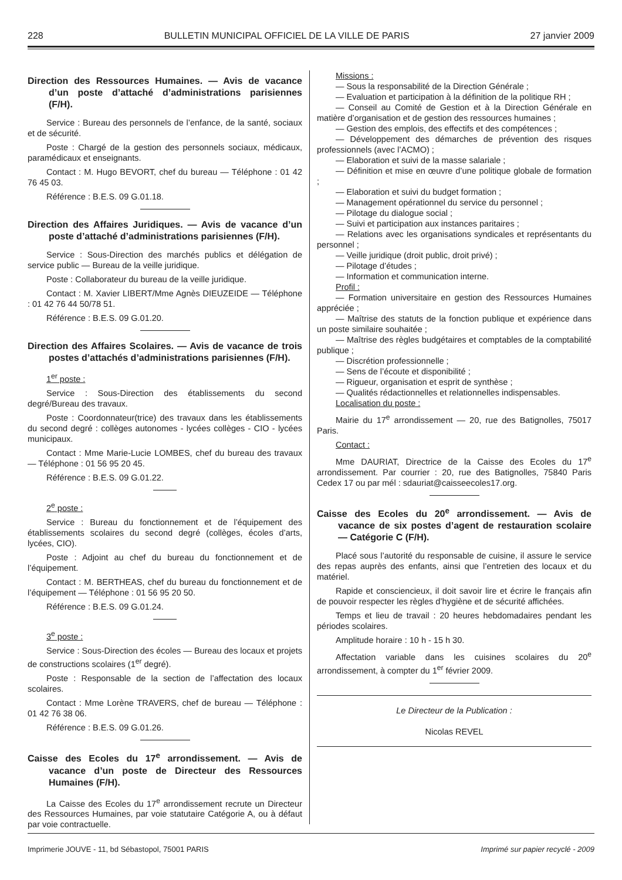228 BULLETIN MUNICIPAL OFFICIEL DE LA VILLE DE PARIS 27 janvier 2009
Direction des Ressources Humaines. — Avis de vacance d’un poste d’attaché d’administrations parisiennes (F/H).
Service : Bureau des personnels de l’enfance, de la santé, sociaux et de sécurité.
Poste : Chargé de la gestion des personnels sociaux, médicaux, paramédicaux et enseignants.
Contact : M. Hugo BEVORT, chef du bureau — Téléphone : 01 42 76 45 03.
Référence : B.E.S. 09 G.01.18.
Direction des Affaires Juridiques. — Avis de vacance d’un poste d’attaché d’administrations parisiennes (F/H).
Service : Sous-Direction des marchés publics et délégation de service public — Bureau de la veille juridique.
Poste : Collaborateur du bureau de la veille juridique.
Contact : M. Xavier LIBERT/Mme Agnès DIEUZEIDE — Téléphone : 01 42 76 44 50/78 51.
Référence : B.E.S. 09 G.01.20.
Direction des Affaires Scolaires. — Avis de vacance de trois postes d’attachés d’administrations parisiennes (F/H).
1<sup>er</sup> poste :
Service : Sous-Direction des établissements du second degré/Bureau des travaux.
Poste : Coordonnateur(trice) des travaux dans les établissements du second degré : collèges autonomes - lycées collèges - CIO - lycées municipaux.
Contact : Mme Marie-Lucie LOMBES, chef du bureau des travaux — Téléphone : 01 56 95 20 45.
Référence : B.E.S. 09 G.01.22.
2<sup>e</sup> poste :
Service : Bureau du fonctionnement et de l’équipement des établissements scolaires du second degré (collèges, écoles d’arts, lycées, CIO).
Poste : Adjoint au chef du bureau du fonctionnement et de l’équipement.
Contact : M. BERTHEAS, chef du bureau du fonctionnement et de l’équipement — Téléphone : 01 56 95 20 50.
Référence : B.E.S. 09 G.01.24.
3<sup>e</sup> poste :
Service : Sous-Direction des écoles — Bureau des locaux et projets de constructions scolaires (1<sup>er</sup> degré).
Poste : Responsable de la section de l’affectation des locaux scolaires.
Contact : Mme Lorène TRAVERS, chef de bureau — Téléphone : 01 42 76 38 06.
Référence : B.E.S. 09 G.01.26.
Caisse des Ecoles du 17<sup>e</sup> arrondissement. — Avis de vacance d’un poste de Directeur des Ressources Humaines (F/H).
La Caisse des Ecoles du 17<sup>e</sup> arrondissement recrute un Directeur des Ressources Humaines, par voie statutaire Catégorie A, ou à défaut par voie contractuelle.
Missions :
— Sous la responsabilité de la Direction Générale ;
— Evaluation et participation à la définition de la politique RH ;
— Conseil au Comité de Gestion et à la Direction Générale en matière d’organisation et de gestion des ressources humaines ;
— Gestion des emplois, des effectifs et des compétences ;
— Développement des démarches de prévention des risques professionnels (avec l’ACMO) ;
— Elaboration et suivi de la masse salariale ;
— Définition et mise en œuvre d’une politique globale de formation ;
— Elaboration et suivi du budget formation ;
— Management opérationnel du service du personnel ;
— Pilotage du dialogue social ;
— Suivi et participation aux instances paritaires ;
— Relations avec les organisations syndicales et représentants du personnel ;
— Veille juridique (droit public, droit privé) ;
— Pilotage d’études ;
— Information et communication interne.
Profil :
— Formation universitaire en gestion des Ressources Humaines appréciée ;
— Maîtrise des statuts de la fonction publique et expérience dans un poste similaire souhaitée ;
— Maîtrise des règles budgétaires et comptables de la comptabilité publique ;
— Discrétion professionnelle ;
— Sens de l’écoute et disponibilité ;
— Rigueur, organisation et esprit de synthèse ;
— Qualités rédactionnelles et relationnelles indispensables.
Localisation du poste :
Mairie du 17<sup>e</sup> arrondissement — 20, rue des Batignolles, 75017 Paris.
Contact :
Mme DAURIAT, Directrice de la Caisse des Ecoles du 17<sup>e</sup> arrondissement. Par courrier : 20, rue des Batignolles, 75840 Paris Cedex 17 ou par mél : sdauriat@caisseecoles17.org.
Caisse des Ecoles du 20<sup>e</sup> arrondissement. — Avis de vacance de six postes d’agent de restauration scolaire — Catégorie C (F/H).
Placé sous l’autorité du responsable de cuisine, il assure le service des repas auprès des enfants, ainsi que l’entretien des locaux et du matériel.
Rapide et consciencieux, il doit savoir lire et écrire le français afin de pouvoir respecter les règles d’hygiène et de sécurité affichées.
Temps et lieu de travail : 20 heures hebdomadaires pendant les périodes scolaires.
Amplitude horaire : 10 h - 15 h 30.
Affectation variable dans les cuisines scolaires du 20<sup>e</sup> arrondissement, à compter du 1<sup>er</sup> février 2009.
Le Directeur de la Publication :
Nicolas REVEL
Imprimerie JOUVE - 11, bd Sébastopol, 75001 PARIS Imprimé sur papier recyclé - 2009